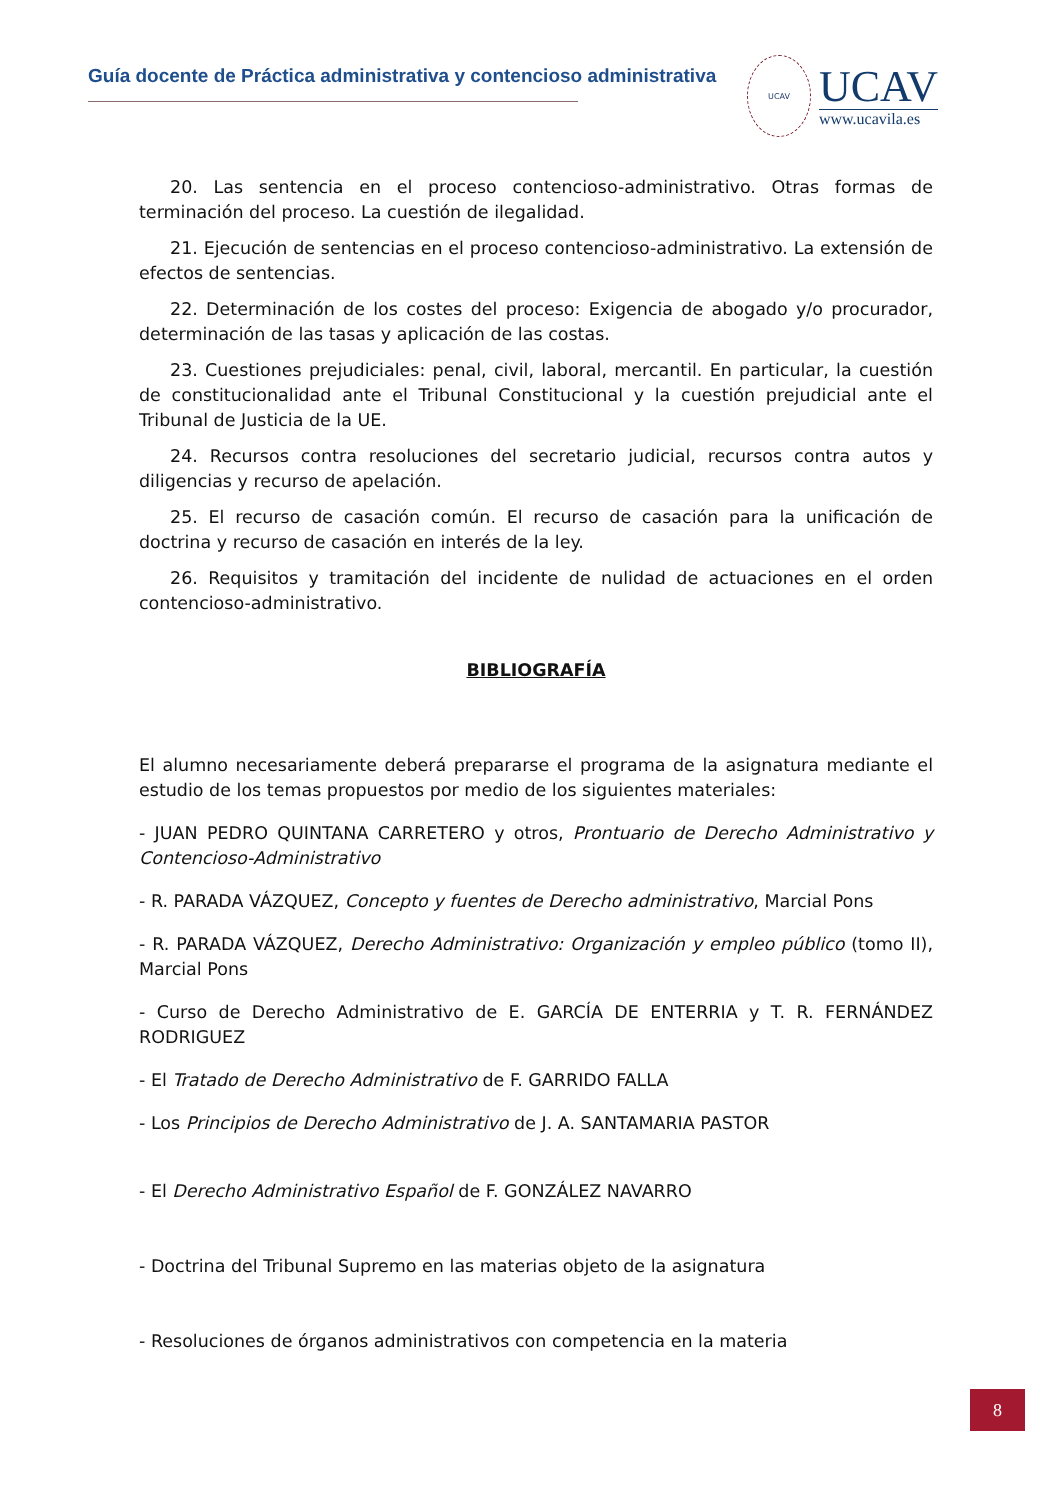Guía docente de Práctica administrativa y contencioso administrativa
UCAV
UCAV
www.ucavila.es
20. Las sentencia en el proceso contencioso-administrativo. Otras formas de terminación del proceso. La cuestión de ilegalidad.
21. Ejecución de sentencias en el proceso contencioso-administrativo. La extensión de efectos de sentencias.
22. Determinación de los costes del proceso: Exigencia de abogado y/o procurador, determinación de las tasas y aplicación de las costas.
23. Cuestiones prejudiciales: penal, civil, laboral, mercantil. En particular, la cuestión de constitucionalidad ante el Tribunal Constitucional y la cuestión prejudicial ante el Tribunal de Justicia de la UE.
24. Recursos contra resoluciones del secretario judicial, recursos contra autos y diligencias y recurso de apelación.
25. El recurso de casación común. El recurso de casación para la unificación de doctrina y recurso de casación en interés de la ley.
26. Requisitos y tramitación del incidente de nulidad de actuaciones en el orden contencioso-administrativo.
BIBLIOGRAFÍA
El alumno necesariamente deberá prepararse el programa de la asignatura mediante el estudio de los temas propuestos por medio de los siguientes materiales:
- JUAN PEDRO QUINTANA CARRETERO y otros, Prontuario de Derecho Administrativo y Contencioso-Administrativo
- R. PARADA VÁZQUEZ, Concepto y fuentes de Derecho administrativo, Marcial Pons
- R. PARADA VÁZQUEZ, Derecho Administrativo: Organización y empleo público (tomo II), Marcial Pons
- Curso de Derecho Administrativo de E. GARCÍA DE ENTERRIA y T. R. FERNÁNDEZ RODRIGUEZ
- El Tratado de Derecho Administrativo de F. GARRIDO FALLA
- Los Principios de Derecho Administrativo de J. A. SANTAMARIA PASTOR
- El Derecho Administrativo Español de F. GONZÁLEZ NAVARRO
- Doctrina del Tribunal Supremo en las materias objeto de la asignatura
- Resoluciones de órganos administrativos con competencia en la materia
8